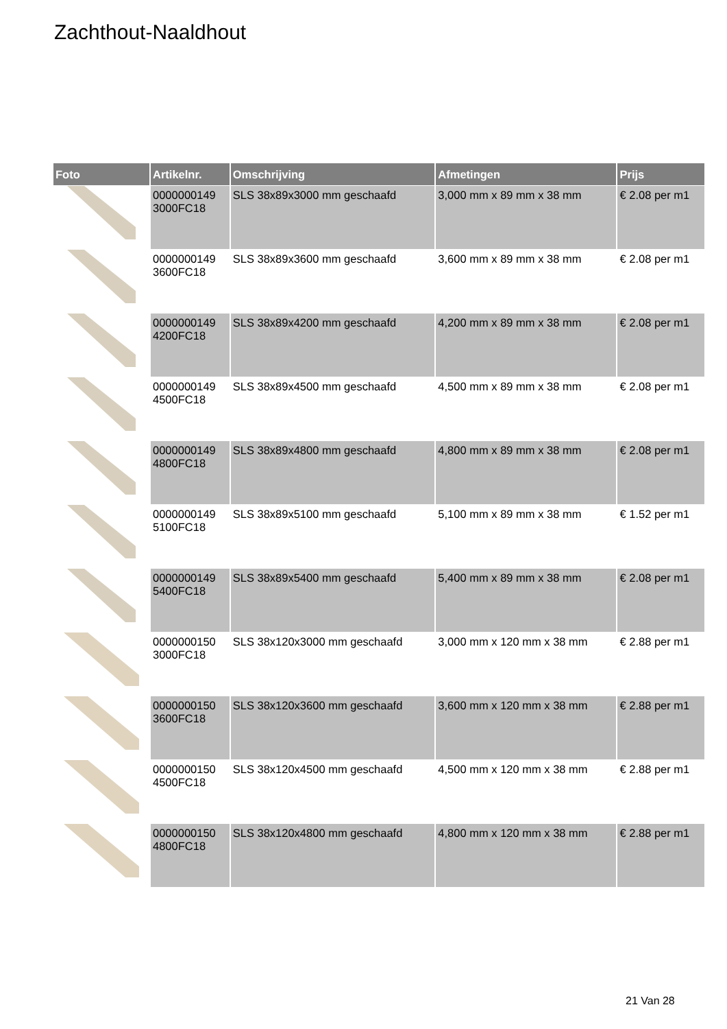Zachthout-Naaldhout
| Foto | Artikelnr. | Omschrijving | Afmetingen | Prijs |
| --- | --- | --- | --- | --- |
| | 0000000149 3000FC18 | SLS 38x89x3000 mm geschaafd | 3,000 mm x 89 mm x 38 mm | € 2.08 per m1 |
| | 0000000149 3600FC18 | SLS 38x89x3600 mm geschaafd | 3,600 mm x 89 mm x 38 mm | € 2.08 per m1 |
| | 0000000149 4200FC18 | SLS 38x89x4200 mm geschaafd | 4,200 mm x 89 mm x 38 mm | € 2.08 per m1 |
| | 0000000149 4500FC18 | SLS 38x89x4500 mm geschaafd | 4,500 mm x 89 mm x 38 mm | € 2.08 per m1 |
| | 0000000149 4800FC18 | SLS 38x89x4800 mm geschaafd | 4,800 mm x 89 mm x 38 mm | € 2.08 per m1 |
| | 0000000149 5100FC18 | SLS 38x89x5100 mm geschaafd | 5,100 mm x 89 mm x 38 mm | € 1.52 per m1 |
| | 0000000149 5400FC18 | SLS 38x89x5400 mm geschaafd | 5,400 mm x 89 mm x 38 mm | € 2.08 per m1 |
| | 0000000150 3000FC18 | SLS 38x120x3000 mm geschaafd | 3,000 mm x 120 mm x 38 mm | € 2.88 per m1 |
| | 0000000150 3600FC18 | SLS 38x120x3600 mm geschaafd | 3,600 mm x 120 mm x 38 mm | € 2.88 per m1 |
| | 0000000150 4500FC18 | SLS 38x120x4500 mm geschaafd | 4,500 mm x 120 mm x 38 mm | € 2.88 per m1 |
| | 0000000150 4800FC18 | SLS 38x120x4800 mm geschaafd | 4,800 mm x 120 mm x 38 mm | € 2.88 per m1 |
21 Van 28